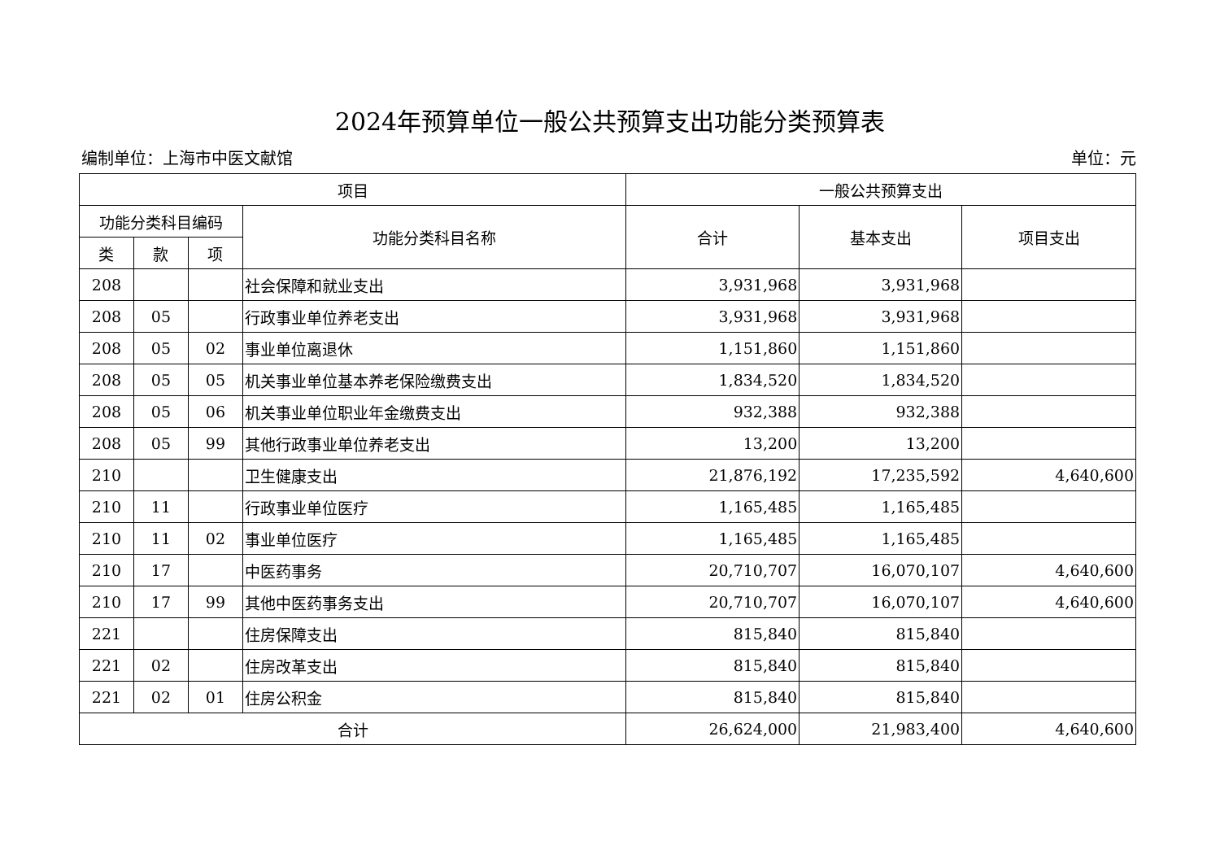2024年预算单位一般公共预算支出功能分类预算表
编制单位：上海市中医文献馆 单位：元
| 项目 | | | | 一般公共预算支出 | | |
| --- | --- | --- | --- | --- | --- | --- |
| 功能分类科目编码 | | | 功能分类科目名称 | 合计 | 基本支出 | 项目支出 |
| 类 | 款 | 项 | | | | |
| 208 | | | 社会保障和就业支出 | 3,931,968 | 3,931,968 | |
| 208 | 05 | | 行政事业单位养老支出 | 3,931,968 | 3,931,968 | |
| 208 | 05 | 02 | 事业单位离退休 | 1,151,860 | 1,151,860 | |
| 208 | 05 | 05 | 机关事业单位基本养老保险缴费支出 | 1,834,520 | 1,834,520 | |
| 208 | 05 | 06 | 机关事业单位职业年金缴费支出 | 932,388 | 932,388 | |
| 208 | 05 | 99 | 其他行政事业单位养老支出 | 13,200 | 13,200 | |
| 210 | | | 卫生健康支出 | 21,876,192 | 17,235,592 | 4,640,600 |
| 210 | 11 | | 行政事业单位医疗 | 1,165,485 | 1,165,485 | |
| 210 | 11 | 02 | 事业单位医疗 | 1,165,485 | 1,165,485 | |
| 210 | 17 | | 中医药事务 | 20,710,707 | 16,070,107 | 4,640,600 |
| 210 | 17 | 99 | 其他中医药事务支出 | 20,710,707 | 16,070,107 | 4,640,600 |
| 221 | | | 住房保障支出 | 815,840 | 815,840 | |
| 221 | 02 | | 住房改革支出 | 815,840 | 815,840 | |
| 221 | 02 | 01 | 住房公积金 | 815,840 | 815,840 | |
| 合计 | | | | 26,624,000 | 21,983,400 | 4,640,600 |